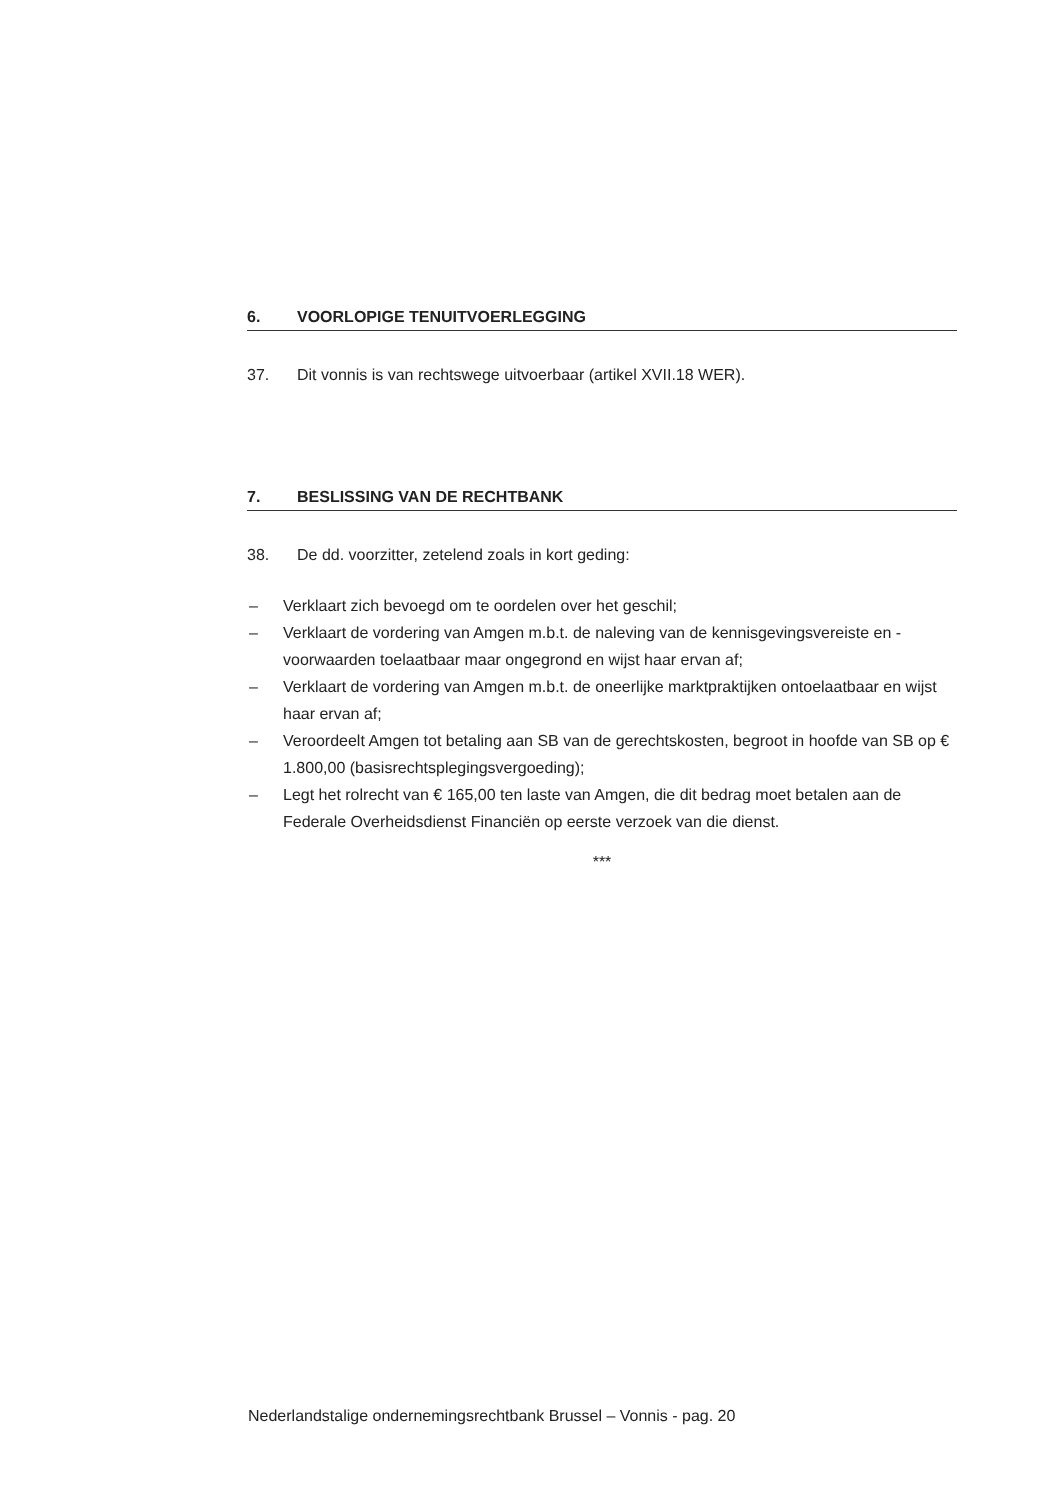6. VOORLOPIGE TENUITVOERLEGGING
37. Dit vonnis is van rechtswege uitvoerbaar (artikel XVII.18 WER).
7. BESLISSING VAN DE RECHTBANK
38. De dd. voorzitter, zetelend zoals in kort geding:
– Verklaart zich bevoegd om te oordelen over het geschil;
– Verklaart de vordering van Amgen m.b.t. de naleving van de kennisgevingsvereiste en -voorwaarden toelaatbaar maar ongegrond en wijst haar ervan af;
– Verklaart de vordering van Amgen m.b.t. de oneerlijke marktpraktijken ontoelaatbaar en wijst haar ervan af;
– Veroordeelt Amgen tot betaling aan SB van de gerechtskosten, begroot in hoofde van SB op € 1.800,00 (basisrechtsplegingsvergoeding);
– Legt het rolrecht van € 165,00 ten laste van Amgen, die dit bedrag moet betalen aan de Federale Overheidsdienst Financiën op eerste verzoek van die dienst.
***
Nederlandstalige ondernemingsrechtbank Brussel – Vonnis - pag. 20